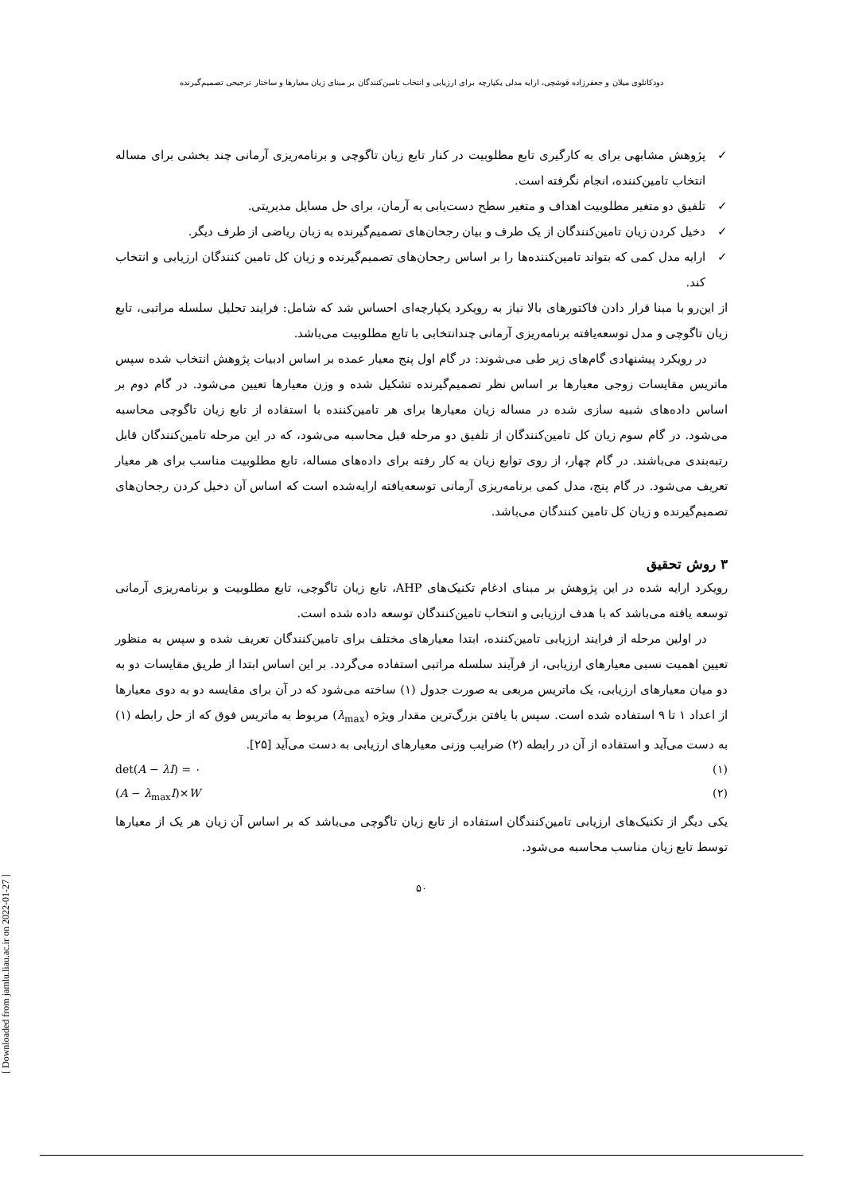[ Downloaded from jamlu.liau.ac.ir on 2022-01-27 ]
دودکانلوی میلان و جعفرزاده قوشچی، ارایه مدلی یکپارچه برای ارزیابی و انتخاب تامین‌کنندگان بر مبنای زیان معیارها و ساختار ترجیحی تصمیم‌گیرنده
✓ پژوهش مشابهی برای به کارگیری تابع مطلوبیت در کنار تابع زیان تاگوچی و برنامه‌ریزی آرمانی چند بخشی برای مساله انتخاب تامین‌کننده، انجام نگرفته است.
✓ تلفیق دو متغیر مطلوبیت اهداف و متغیر سطح دست‌یابی به آرمان، برای حل مسایل مدیریتی.
✓ دخیل کردن زیان تامین‌کنندگان از یک طرف و بیان رجحان‌های تصمیم‌گیرنده به زبان ریاضی از طرف دیگر.
✓ ارایه مدل کمی که بتواند تامین‌کننده‌ها را بر اساس رجحان‌های تصمیم‌گیرنده و زیان کل تامین کنندگان ارزیابی و انتخاب کند.
از این‌رو با مبنا قرار دادن فاکتورهای بالا نیاز به رویکرد یکپارچه‌ای احساس شد که شامل: فرایند تحلیل سلسله مراتبی، تابع زیان تاگوچی و مدل توسعه‌یافته برنامه‌ریزی آرمانی چندانتخابی با تابع مطلوبیت می‌باشد.
در رویکرد پیشنهادی گام‌های زیر طی می‌شوند: در گام اول پنج معیار عمده بر اساس ادبیات پژوهش انتخاب شده سپس ماتریس مقایسات زوجی معیارها بر اساس نظر تصمیم‌گیرنده تشکیل شده و وزن معیارها تعیین می‌شود. در گام دوم بر اساس داده‌های شبیه سازی شده در مساله زیان معیارها برای هر تامین‌کننده با استفاده از تابع زیان تاگوچی محاسبه می‌شود. در گام سوم زیان کل تامین‌کنندگان از تلفیق دو مرحله قبل محاسبه می‌شود، که در این مرحله تامین‌کنندگان قابل رتبه‌بندی می‌باشند. در گام چهار، از روی توابع زیان به کار رفته برای داده‌های مساله، تابع مطلوبیت مناسب برای هر معیار تعریف می‌شود. در گام پنج، مدل کمی برنامه‌ریزی آرمانی توسعه‌یافته ارایه‌شده است که اساس آن دخیل کردن رجحان‌های تصمیم‌گیرنده و زیان کل تامین کنندگان می‌باشد.
۳ روش تحقیق
رویکرد ارایه شده در این پژوهش بر مبنای ادغام تکنیک‌های AHP، تابع زیان تاگوچی، تابع مطلوبیت و برنامه‌ریزی آرمانی توسعه یافته می‌باشد که با هدف ارزیابی و انتخاب تامین‌کنندگان توسعه داده شده است.
در اولین مرحله از فرایند ارزیابی تامین‌کننده، ابتدا معیارهای مختلف برای تامین‌کنندگان تعریف شده و سپس به منظور تعیین اهمیت نسبی معیارهای ارزیابی، از فرآیند سلسله مراتبی استفاده می‌گردد. بر این اساس ابتدا از طریق مقایسات دو به دو میان معیارهای ارزیابی، یک ماتریس مربعی به صورت جدول (۱) ساخته می‌شود که در آن برای مقایسه دو به دوی معیارها از اعداد ۱ تا ۹ استفاده شده است. سپس با یافتن بزرگ‌ترین مقدار ویژه (λ<sub>max</sub>) مربوط به ماتریس فوق که از حل رابطه (۱) به دست می‌آید و استفاده از آن در رابطه (۲) ضرایب وزنی معیارهای ارزیابی به دست می‌آید [۲۵].
det(A − λI) = ۰ (۱)
(A − λ<sub>max</sub>I)×W (۲)
یکی دیگر از تکنیک‌های ارزیابی تامین‌کنندگان استفاده از تابع زیان تاگوچی می‌باشد که بر اساس آن زیان هر یک از معیارها توسط تابع زیان مناسب محاسبه می‌شود.
۵۰